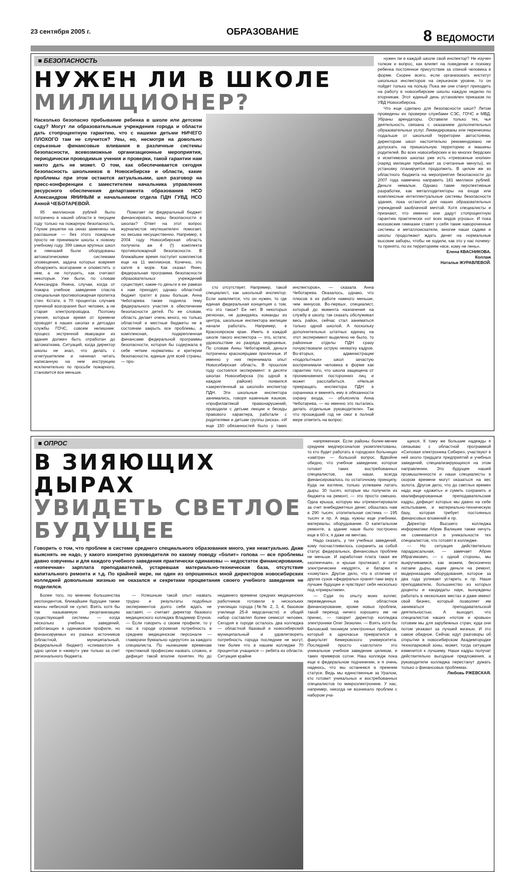23 сентября 2005 г.
ОБРАЗОВАНИЕ
8 ВЕДОМОСТИ
■ БЕЗОПАСНОСТЬ
НУЖЕН ЛИ В ШКОЛЕ
МИЛИЦИОНЕР?
Насколько безопасно пребывание ребенка в школе или детском саду? Могут ли образовательные учреждения города и области дать стопроцентную гарантию, что с нашими детьми НИЧЕГО ПЛОХОГО там не случится? Увы, но, несмотря на довольно серьезные финансовые вливания в различные системы безопасности, всевозможные организационные мероприятия, периодически проводимые учения и проверки, такой гарантии нам никто дать не может. О том, как обеспечивается сегодня безопасность школьников в Новосибирске и области, какие проблемы при этом остаются актуальными, шел разговор на пресс-конференции с заместителем начальника управления ресурсного обеспечения департамента образования НСО Александром ЯНИНЫМ и начальником отдела ПДН ГУВД НСО Анной ЧЕБОТАРЕВОЙ.
95 миллионов рублей было потрачено в нашей области в текущем году только на пожарную безопасность. Глухие решетки на окнах заменены на распашные — без этого пожарные просто не принимали школы к новому учебному году. 399 самых крупных школ и гимназий были оборудованы автоматическими системами оповещения, задача которых вовремя обнаружить возгорание и оповестить о нем, а не потушить, как считают некоторые. Уже были, по словам Александра Янина, случаи, когда от пожара учебное заведение спасла специальная противопожарная пропитка стен. Кстати, в 70 процентах случаев причиной возгорания был человек, а не старая электропроводка. Поэтому учения, которые время от времени проводят в наших школах и детсадах службы ГОЧС, совсем нелишние: процесс экстренной эвакуации из здания должен быть отработан до автоматизма. Ситуаций, когда директор школы не знал, что делать с огнетушителем и начинал читать написанную на нем инструкцию исключительно по просьбе пожарного, становится все меньше.
Помогает ли федеральный бюджет финансировать меры безопасности в школах? Ответ на этот вопрос журналистов неутешителен: помогает, но весьма несущественно. Например, в 2004 году Новосибирская область получила аж 4 (!) комплекта противопожарной безопасности. В ближайшее время поступит комплектов еще на 11 миллионов. Конечно, это капля в море. Как сказал Янин, федеральная программа безопасности образовательных учреждений существует, какие-то деньги в ее рамках к нам приходят, однако областной бюджет тратит в разы больше. Анна Чеботарева также подняла тему федерального участия в обеспечении безопасности детей. По ее словам, область делает очень много, но только областной и местные бюджеты не в состоянии закрыть все проблемы, а комплексная, подкрепленная финансами федеральной программы безопасности, которая бы содержала в себе четкие нормативы и критерии безопасности, единые для всей страны, — про-
сто отсутствует. Например, такой специалист, как школьный инспектор. Если заявляется, что он нужен, то где единая федеральная концепция о том, что это такое? Ее нет. В некоторых регионах, не дожидаясь команды из центра, школьные инспектора милиции начали работать. Например, в Красноярском крае. Иметь в каждой школе такого инспектора — это, кстати, удовольствие из разряда недешевых. По словам Анны Чеботаревой, деньги потрачены красноярцами приличные. И именно у них перенимала опыт Новосибирская область. В прошлом году состоялся эксперимент: в десяти школах Новосибирска (по одной в каждом районе) появился «закрепленный за школой» инспектор ПДН. Эти школьные инспектора занимались, говоря казенным языком, «профилактикой правонарушений, проводили с детьми лекции и беседы правового характера, работали с родителями и детьми группы риска». «И еще 150 обязанностей было у таких инспекторов», — сказала Анна Чеботарева. Оказалось, однако, что плюсов в их работе намного меньше, чем минусов. Во-первых, специалист, который до момента назначения на службу в школу, так сказать обслуживал весь район, сейчас стал заниматься только одной школой. А поскольку дополнительных штатных единиц на этот эксперимент выделено не было, то районные отделы ПДН сразу почувствовали острую нехватку кадров. Во-вторых, администрации «подопытных» школ зачастую воспринимали человека в форме как гарантию того, что школа защищена от проникновения посторонних лиц и может расслабиться. «Нельзя превращать инспектора ПДН в охранника и вменять ему в обязанности охрану входа, — объясняла Анна Чеботарева, — но именно это пытались делать отдельные руководители». Так что прошедший год не смог в полной мере ответить на вопрос:
нужен ли в каждой школе свой инспектор? Не изучен толком и вопрос, как влияет на поведение и психику ребенка постоянное присутствие за спиной человека в форме. Скорее всего, если организовать институт школьных инспекторов на серьезном уровне, то он пойдет только на пользу. Пока же они станут приходить на работу в новосибирские школы каждую неделю по вторникам. Этот единый день установлен приказом по УВД Новосибирска.
Что еще сделано для безопасности школ? Летом проведены их проверки службами СЭС, ГОЧС и МВД. Убраны арендаторы. Оставили только тех, чья деятельность связана с оказанием дополнительных образовательных услуг. Ликвидированы или перенесены подальше от школьной территории автостоянки, директорам школ настоятельно рекомендовано не допускать на пришкольную территорию и машины родителей. Во всех новосибирских и во многих бердских и искитимских школах уже есть «тревожные кнопки» (наряд милиции пребывает за считанные минуты), их установку планируется продолжить. В целом же из областного бюджета на мероприятия безопасности до 2007 года намечено направить 181 миллион рублей. Деньги немалые. Однако такие перспективные разработки, как металлодетекторы на входе или комплексные интеллектуальные системы безопасности здания, пока остаются для наших образовательных учреждений заоблачной мечтой. Хотя специалисты и признают, что именно они дадут стопроцентную гарантию практически «от всех видов угрозы». И пока московские гимназии ставят у себя такие навороченные системы и металлоискатели, многие наши садики и школы продолжают ждать денег на нормальные высокие заборы, чтобы не ходили, как это у нас почему-то принято, по их территориям «все, кому не лень».
Елена КВАСНИКОВА.
Коллаж
Натальи ЖУРАВЛЕВОЙ.
■ ОПРОС
В ЗИЯЮЩИХ ДЫРАХ
УВИДЕТЬ СВЕТЛОЕ БУДУЩЕЕ
Говорить о том, что проблем в системе среднего специального образования много, уже неактуально. Даже выяснять не надо, у какого конкретно руководителя по какому поводу «болит» голова — все проблемы давно озвучены и для каждого учебного заведения практически одинаковы — недостаток финансирования, «копеечная» зарплата преподавателей, устаревшая материально-техническая база, отсутствие капитального ремонта и т.д. По крайней мере, ни один из опрошенных мной директоров новосибирских колледжей довольным жизнью не оказался и секретами процветания своего учебного заведения не поделился.
Более того, по мнению большинства респондентов, ближайшее будущее также манны небесной не сулит. Взять хотя бы так называемую реорганизацию существующей системы — когда несколько учебных заведений, работающих в одинаковом профиле, но финансируемых из разных источников (областной, муниципальный, федеральный бюджет) «сливаются» в одно целое и «живут» уже только за счет регионального бюджета.
— Успешным такой опыт назвать трудно и результаты подобных экспериментов долго себя ждать не заставят, — считает директор базового медицинского колледжа Владимир Егунов. — Если говорить о своем профиле, то у нас в городе огромная потребность в среднем медицинском персонале — главврачи буквально «дерутся» за каждого специалиста. По нынешним временам престижной профессию назвать сложно, и дефицит такой вполне понятен. Но до недавнего времени средних медицинских работников готовили в нескольких училищах города (№№ 2, 3, 4, базовом училище 25-й медсанчасти) и общий набор составлял более семисот человек. Сегодня в городе осталось два колледжа — областной базовый и новосибирский муниципальный и удовлетворить потребность города последние не могут, тем более что в нашем колледже 70 процентов учащихся — ребята из области. Ситуация крайне
напряженная. Если районы более-менее средним медперсоналом укомплектованы, то кто будет работать в городских больницах «завтра» — большой вопрос. Вдвойне обидно, что учебное заведение, которое готовит таких востребованных специалистов, как наши, всегда финансировалось по остаточному принципу. Куда ни взгляни, только успеваем латать дыры. 30 тысяч, которые мы получили из бюджета на ремонт, — это просто смешно. Одна крыша, которую мы отремонтировали за счет внебюджетных денег, обошлась нам в 290 тысяч; отопительная система — 195 тысяч и пр. А ведь нужны еще учебники, материалы, оборудование. О капитальном ремонте, а здание наше было построено еще в 60-х, я даже не мечтаю.
Надо сказать, у тех учебных заведений, кому посчастливилось сохранить за собой статус федеральных, финансовых проблем не меньше. И заработная плата такая же «копеечная», и крыши протекают, и сети электрические «мудрят», и батареи в «хомутах». Другое дело, что в отличие от других сузов «федералы» хранят-таки веру в лучшее будущее и чувствуют себя несколько под «прикрытием».
— Судя по опыту моих коллег, переведенных на областное финансирование, кроме новых проблем, такой переход ничего хорошего им не принес, — говорит директор колледжа электроники Олег Зезюлин. — Взять хотя бы Беловский техникум электронных приборов, который в одночасье превратился в факультет Кемеровского университета. Последний просто «заглотил» это уникальное учебное заведение целиком, и таких примеров сотни. Наш колледж пока еще в федеральном подчинении, и я очень надеюсь, что мы останемся в прежнем статусе. Ведь мы единственные за Уралом, кто готовит уникальных и востребованных специалистов по микроэлектронике. У нас, например, никогда не возникало проблем с набором уча-
щихся. К тому же большие надежды я связываю с областной программой «Силовая электроника Сибири», участвуют в ней около тридцати предприятий и учебных заведений, специализирующихся на этом направлении. Это будущее нашей промышленности и наши специалисты в скором времени могут оказаться на вес золота. Другое дело, что до светлых времен надо еще «дожить» и суметь сохранить и квалифицированные преподавательские кадры, дефицит которых мы давно на себе испытываем, и материально-техническую базу, которая требует постоянных финансовых вложений и пр.
Директор Высшего колледжа информатики Абрик Валишев также ничуть не сомневается в уникальности тех специалистов, что готовят в колледже.
— Но ситуация действительно парадоксальная, — замечает Абрик Ибрагимович, — с одной стороны, мы выкручиваемся, как можем, бесконечно латаем дыры, ищем деньги на ремонт, модернизацию оборудования, которое за два года успевает устареть и пр. Наши преподаватели, большинство из которых доценты и кандидаты наук, вынуждены работать в нескольких местах и даже имеют свой бизнес, который позволяет им заниматься преподавательской деятельностью. А выходит, что специалистов наших «потом и кровью» готовим мы для зарубежных стран, куда они потом уезжают за лучшей жизнью. И это самое обидное. Сейчас идут разговоры об открытии в новосибирском Академгородке технопарковой зоны, может, тогда ситуация изменится к лучшему. Наши кадры получат действительно выгодные предложения, а руководители колледжа перестанут думать только о финансовых проблемах.
Любовь РЖЕВСКАЯ.